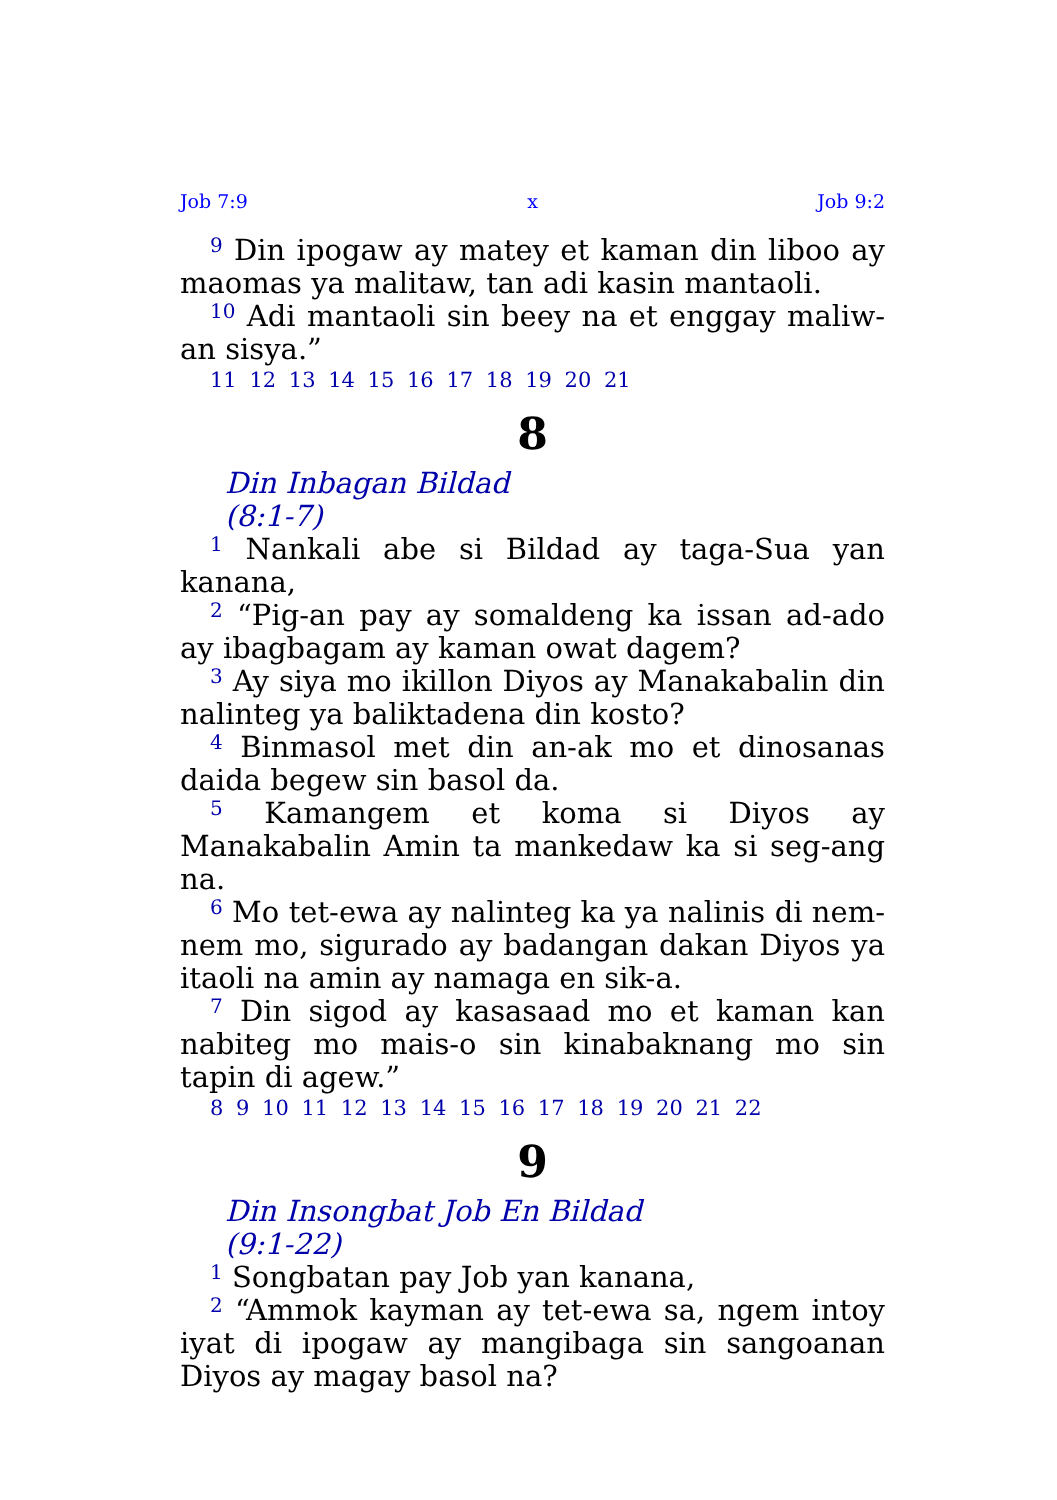Job 7:9 x Job 9:2
<sup>9</sup> Din ipogaw ay matey et kaman din liboo ay maomas ya malitaw, tan adi kasin mantaoli.
<sup>10</sup> Adi mantaoli sin beey na et enggay maliw-an sisya.”
11 12 13 14 15 16 17 18 19 20 21
8
Din Inbagan Bildad
(8:1-7)
<sup>1</sup> Nankali abe si Bildad ay taga-Sua yan kanana,
<sup>2</sup> “Pig-an pay ay somaldeng ka issan ad-ado ay ibagbagam ay kaman owat dagem?
<sup>3</sup> Ay siya mo ikillon Diyos ay Manakabalin din nalinteg ya baliktadena din kosto?
<sup>4</sup> Binmasol met din an-ak mo et dinosanas daida begew sin basol da.
<sup>5</sup> Kamangem et koma si Diyos ay Manakabalin Amin ta mankedaw ka si seg-ang na.
<sup>6</sup> Mo tet-ewa ay nalinteg ka ya nalinis di nem-nem mo, sigurado ay badangan dakan Diyos ya itaoli na amin ay namaga en sik-a.
<sup>7</sup> Din sigod ay kasasaad mo et kaman kan nabiteg mo mais-o sin kinabaknang mo sin tapin di agew.”
8 9 10 11 12 13 14 15 16 17 18 19 20 21 22
9
Din Insongbat Job En Bildad
(9:1-22)
<sup>1</sup> Songbatan pay Job yan kanana,
<sup>2</sup> “Ammok kayman ay tet-ewa sa, ngem intoy iyat di ipogaw ay mangibaga sin sangoanan Diyos ay magay basol na?